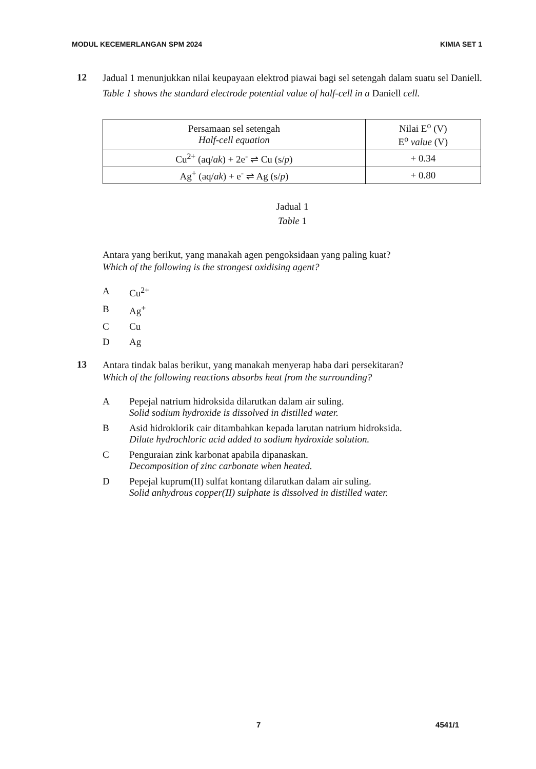MODUL KECEMERLANGAN SPM 2024 KIMIA SET 1
12
Jadual 1 menunjukkan nilai keupayaan elektrod piawai bagi sel setengah dalam suatu sel Daniell.
Table 1 shows the standard electrode potential value of half-cell in a Daniell cell.
| Persamaan sel setengah Half-cell equation | Nilai E<sup>o</sup> (V) E<sup>o</sup> value (V) |
| --- | --- |
| Cu<sup>2+</sup> (aq/ ak ) + 2e<sup>-</sup> ⇌ Cu (s/ p ) | + 0.34 |
| Ag<sup>+</sup> (aq/ ak ) + e<sup>-</sup> ⇌ Ag (s/ p ) | + 0.80 |
Jadual 1
Table 1
Antara yang berikut, yang manakah agen pengoksidaan yang paling kuat?
Which of the following is the strongest oxidising agent?
A Cu<sup>2+</sup>
B Ag<sup>+</sup>
C Cu
D Ag
13
Antara tindak balas berikut, yang manakah menyerap haba dari persekitaran?
Which of the following reactions absorbs heat from the surrounding?
A Pepejal natrium hidroksida dilarutkan dalam air suling.
Solid sodium hydroxide is dissolved in distilled water.
B Asid hidroklorik cair ditambahkan kepada larutan natrium hidroksida.
Dilute hydrochloric acid added to sodium hydroxide solution.
C Penguraian zink karbonat apabila dipanaskan.
Decomposition of zinc carbonate when heated.
D Pepejal kuprum(II) sulfat kontang dilarutkan dalam air suling.
Solid anhydrous copper(II) sulphate is dissolved in distilled water.
7 4541/1